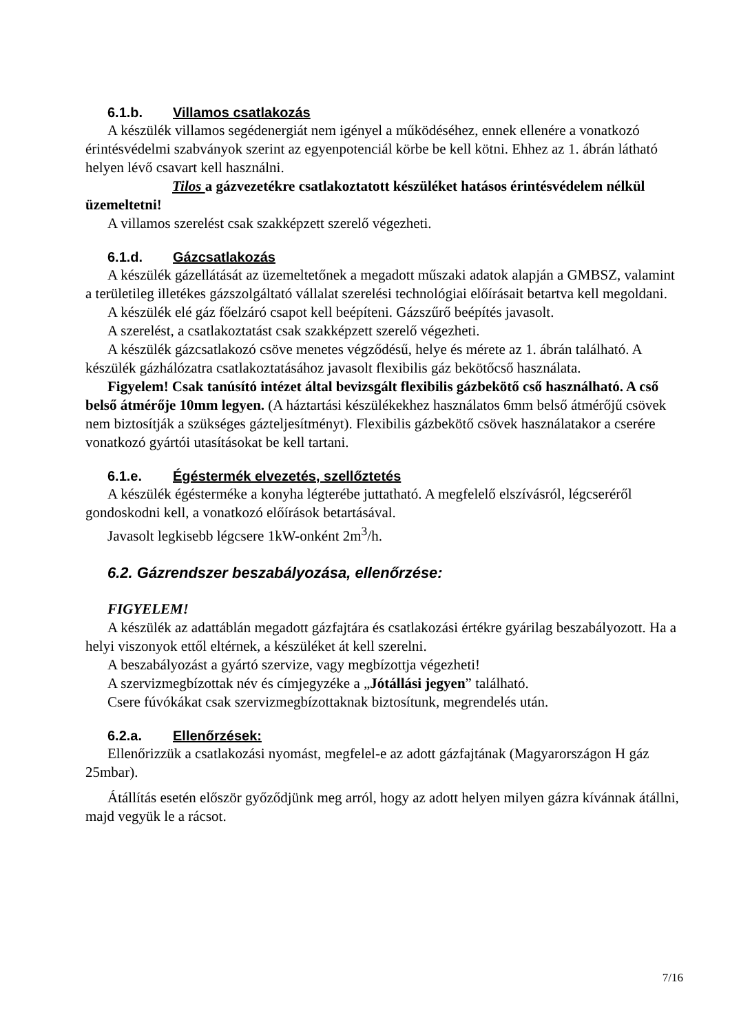6.1.b. Villamos csatlakozás
A készülék villamos segédenergiát nem igényel a működéséhez, ennek ellenére a vonatkozó érintésvédelmi szabványok szerint az egyenpotenciál körbe be kell kötni. Ehhez az 1. ábrán látható helyen lévő csavart kell használni.
Tilos a gázvezetékre csatlakoztatott készüléket hatásos érintésvédelem nélkül üzemeltetni!
A villamos szerelést csak szakképzett szerelő végezheti.
6.1.d. Gázcsatlakozás
A készülék gázellátását az üzemeltetőnek a megadott műszaki adatok alapján a GMBSZ, valamint a területileg illetékes gázszolgáltató vállalat szerelési technológiai előírásait betartva kell megoldani.
A készülék elé gáz főelzáró csapot kell beépíteni. Gázszűrő beépítés javasolt.
A szerelést, a csatlakoztatást csak szakképzett szerelő végezheti.
A készülék gázcsatlakozó csöve menetes végződésű, helye és mérete az 1. ábrán található. A készülék gázhálózatra csatlakoztatásához javasolt flexibilis gáz bekötőcső használata.
Figyelem! Csak tanúsító intézet által bevizsgált flexibilis gázbekötő cső használható. A cső belső átmérője 10mm legyen. (A háztartási készülékekhez használatos 6mm belső átmérőjű csövek nem biztosítják a szükséges gázteljesítményt). Flexibilis gázbekötő csövek használatakor a cserére vonatkozó gyártói utasításokat be kell tartani.
6.1.e. Égéstermék elvezetés, szellőztetés
A készülék égésterméke a konyha légterébe juttatható. A megfelelő elszívásról, légcseréről gondoskodni kell, a vonatkozó előírások betartásával.
Javasolt legkisebb légcsere 1kW-onként 2m<sup>3</sup>/h.
6.2. Gázrendszer beszabályozása, ellenőrzése:
FIGYELEM!
A készülék az adattáblán megadott gázfajtára és csatlakozási értékre gyárilag beszabályozott. Ha a helyi viszonyok ettől eltérnek, a készüléket át kell szerelni.
A beszabályozást a gyártó szervize, vagy megbízottja végezheti!
A szervizmegbízottak név és címjegyzéke a „Jótállási jegyen” található.
Csere fúvókákat csak szervizmegbízottaknak biztosítunk, megrendelés után.
6.2.a. Ellenőrzések:
Ellenőrizzük a csatlakozási nyomást, megfelel-e az adott gázfajtának (Magyarországon H gáz 25mbar).
Átállítás esetén először győződjünk meg arról, hogy az adott helyen milyen gázra kívánnak átállni, majd vegyük le a rácsot.
7/16